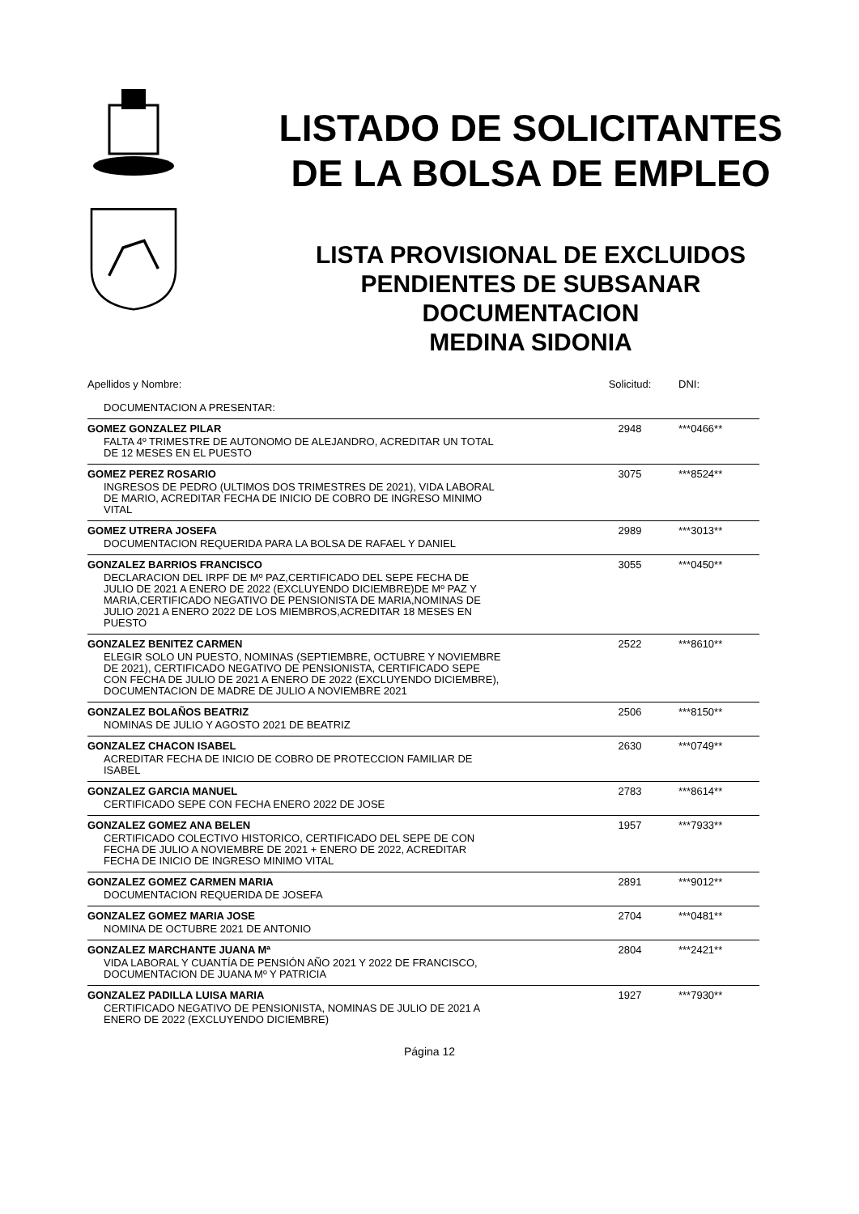LISTADO DE SOLICITANTES
DE LA BOLSA DE EMPLEO
LISTA PROVISIONAL DE EXCLUIDOS
PENDIENTES DE SUBSANAR
DOCUMENTACION
MEDINA SIDONIA
| Apellidos y Nombre: | Solicitud: | DNI: |
| --- | --- | --- |
| DOCUMENTACION A PRESENTAR: | | |
| GOMEZ GONZALEZ PILAR | 2948 | ***0466** |
| FALTA 4º TRIMESTRE DE AUTONOMO DE ALEJANDRO, ACREDITAR UN TOTAL DE 12 MESES EN EL PUESTO | | |
| GOMEZ PEREZ ROSARIO | 3075 | ***8524** |
| INGRESOS DE PEDRO (ULTIMOS DOS TRIMESTRES DE 2021), VIDA LABORAL DE MARIO, ACREDITAR FECHA DE INICIO DE COBRO DE INGRESO MINIMO VITAL | | |
| GOMEZ UTRERA JOSEFA | 2989 | ***3013** |
| DOCUMENTACION REQUERIDA PARA LA BOLSA DE RAFAEL Y DANIEL | | |
| GONZALEZ BARRIOS FRANCISCO | 3055 | ***0450** |
| DECLARACION DEL IRPF DE Mº PAZ,CERTIFICADO DEL SEPE FECHA DE JULIO DE 2021 A ENERO DE 2022 (EXCLUYENDO DICIEMBRE)DE Mº PAZ Y MARIA,CERTIFICADO NEGATIVO DE PENSIONISTA DE MARIA,NOMINAS DE JULIO 2021 A ENERO 2022 DE LOS MIEMBROS,ACREDITAR 18 MESES EN PUESTO | | |
| GONZALEZ BENITEZ CARMEN | 2522 | ***8610** |
| ELEGIR SOLO UN PUESTO, NOMINAS (SEPTIEMBRE, OCTUBRE Y NOVIEMBRE DE 2021), CERTIFICADO NEGATIVO DE PENSIONISTA, CERTIFICADO SEPE CON FECHA DE JULIO DE 2021 A ENERO DE 2022 (EXCLUYENDO DICIEMBRE), DOCUMENTACION DE MADRE DE JULIO A NOVIEMBRE 2021 | | |
| GONZALEZ BOLAÑOS BEATRIZ | 2506 | ***8150** |
| NOMINAS DE JULIO Y AGOSTO 2021 DE BEATRIZ | | |
| GONZALEZ CHACON ISABEL | 2630 | ***0749** |
| ACREDITAR FECHA DE INICIO DE COBRO DE PROTECCION FAMILIAR DE ISABEL | | |
| GONZALEZ GARCIA MANUEL | 2783 | ***8614** |
| CERTIFICADO SEPE CON FECHA ENERO 2022 DE JOSE | | |
| GONZALEZ GOMEZ ANA BELEN | 1957 | ***7933** |
| CERTIFICADO COLECTIVO HISTORICO, CERTIFICADO DEL SEPE DE CON FECHA DE JULIO A NOVIEMBRE DE 2021 + ENERO DE 2022, ACREDITAR FECHA DE INICIO DE INGRESO MINIMO VITAL | | |
| GONZALEZ GOMEZ CARMEN MARIA | 2891 | ***9012** |
| DOCUMENTACION REQUERIDA DE JOSEFA | | |
| GONZALEZ GOMEZ MARIA JOSE | 2704 | ***0481** |
| NOMINA DE OCTUBRE 2021 DE ANTONIO | | |
| GONZALEZ MARCHANTE JUANA Mª | 2804 | ***2421** |
| VIDA LABORAL Y CUANTÍA DE PENSIÓN AÑO 2021 Y 2022 DE FRANCISCO, DOCUMENTACION DE JUANA Mº Y PATRICIA | | |
| GONZALEZ PADILLA LUISA MARIA | 1927 | ***7930** |
| CERTIFICADO NEGATIVO DE PENSIONISTA, NOMINAS DE JULIO DE 2021 A ENERO DE 2022 (EXCLUYENDO DICIEMBRE) | | |
Página 12